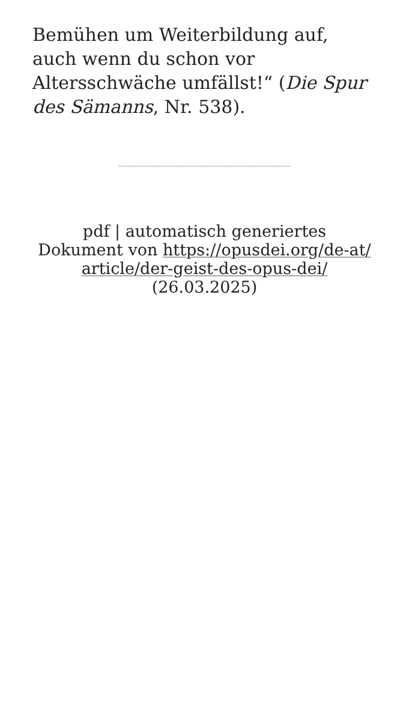Bemühen um Weiterbildung auf, auch wenn du schon vor Altersschwäche umfällst!“ (Die Spur des Sämanns, Nr. 538).
pdf | automatisch generiertes
Dokument von https://opusdei.org/de-at/
article/der-geist-des-opus-dei/
(26.03.2025)